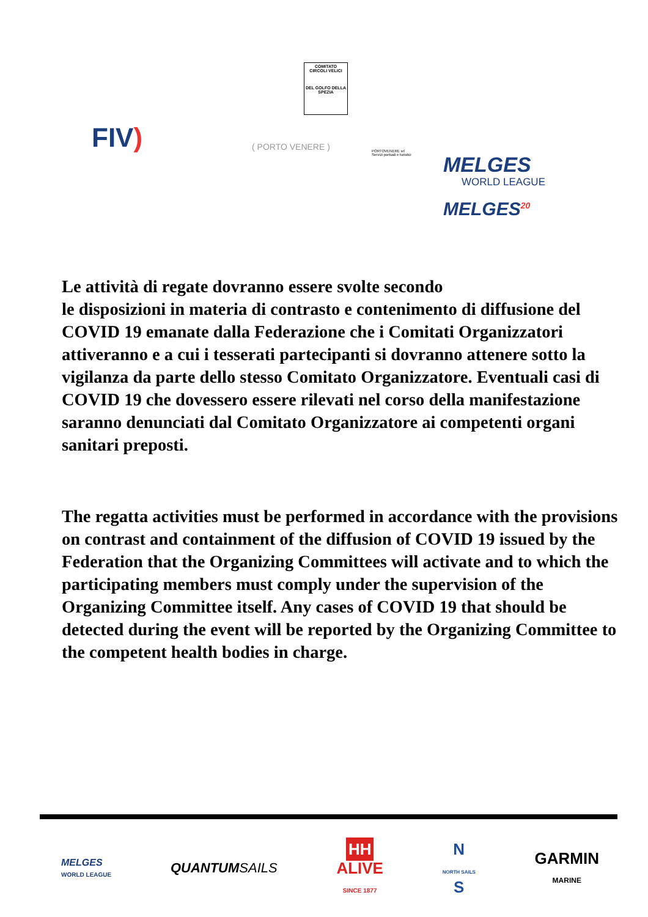FIV)
COMITATO CIRCOLI VELICI
DEL GOLFO DELLA SPEZIA
( PORTO VENERE )
PORTOVENERE srl
Servizi portuali e turistici
MELGES
WORLD LEAGUE
MELGES<sup>20</sup>
Le attività di regate dovranno essere svolte secondo
le disposizioni in materia di contrasto e contenimento di diffusione del COVID 19 emanate dalla Federazione che i Comitati Organizzatori attiveranno e a cui i tesserati partecipanti si dovranno attenere sotto la vigilanza da parte dello stesso Comitato Organizzatore. Eventuali casi di COVID 19 che dovessero essere rilevati nel corso della manifestazione saranno denunciati dal Comitato Organizzatore ai competenti organi sanitari preposti.
The regatta activities must be performed in accordance with the provisions on contrast and containment of the diffusion of COVID 19 issued by the Federation that the Organizing Committees will activate and to which the participating members must comply under the supervision of the Organizing Committee itself. Any cases of COVID 19 that should be detected during the event will be reported by the Organizing Committee to the competent health bodies in charge.
MELGES
WORLD LEAGUE
QUANTUMSAILS
HH
ALIVE
SINCE 1877
N
NORTH SAILS
S
GARMIN
MARINE